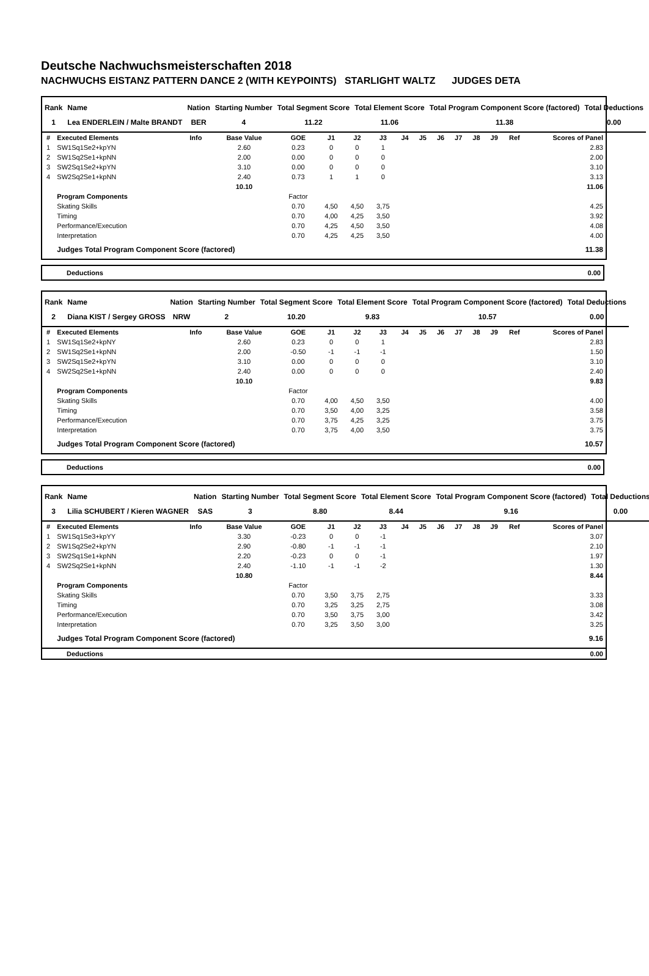Deutsche Nachwuchsmeisterschaften 2018
NACHWUCHS EISTANZ PATTERN DANCE 2 (WITH KEYPOINTS) STARLIGHT WALTZ JUDGES DETA
| Rank | Name | Nation | Starting Number | Total Segment Score | Total Element Score | Total Program Component Score (factored) | Total Deductions |
| --- | --- | --- | --- | --- | --- | --- | --- |
| 1 | Lea ENDERLEIN / Malte BRANDT | BER | 4 | 11.22 | 11.06 | 11.38 | 0.00 |
| # | Executed Elements | Info | Base Value | GOE | J1 | J2 | J3 | J4 | J5 | J6 | J7 | J8 | J9 | Ref | Scores of Panel |
| --- | --- | --- | --- | --- | --- | --- | --- | --- | --- | --- | --- | --- | --- | --- | --- |
| 1 | SW1Sq1Se2+kpYN | | 2.60 | 0.23 | 0 | 0 | 1 | | | | | | | | 2.83 |
| 2 | SW1Sq2Se1+kpNN | | 2.00 | 0.00 | 0 | 0 | 0 | | | | | | | | 2.00 |
| 3 | SW2Sq1Se2+kpYN | | 3.10 | 0.00 | 0 | 0 | 0 | | | | | | | | 3.10 |
| 4 | SW2Sq2Se1+kpNN | | 2.40 | 0.73 | 1 | 1 | 0 | | | | | | | | 3.13 |
| | | | 10.10 | | | | | | | | | | | | 11.06 |
| | Program Components | | | Factor | | | | | | | | | | | |
| | Skating Skills | | | 0.70 | 4,50 | 4,50 | 3,75 | | | | | | | | 4.25 |
| | Timing | | | 0.70 | 4,00 | 4,25 | 3,50 | | | | | | | | 3.92 |
| | Performance/Execution | | | 0.70 | 4,25 | 4,50 | 3,50 | | | | | | | | 4.08 |
| | Interpretation | | | 0.70 | 4,25 | 4,25 | 3,50 | | | | | | | | 4.00 |
| | Judges Total Program Component Score (factored) | | | | | | | | | | | | | | 11.38 |
| Deductions | 0.00 |
| Rank | Name | Nation | Starting Number | Total Segment Score | Total Element Score | Total Program Component Score (factored) | Total Deductions |
| --- | --- | --- | --- | --- | --- | --- | --- |
| 2 | Diana KIST / Sergey GROSS | NRW | 2 | 10.20 | 9.83 | 10.57 | 0.00 |
| # | Executed Elements | Info | Base Value | GOE | J1 | J2 | J3 | J4 | J5 | J6 | J7 | J8 | J9 | Ref | Scores of Panel |
| --- | --- | --- | --- | --- | --- | --- | --- | --- | --- | --- | --- | --- | --- | --- | --- |
| 1 | SW1Sq1Se2+kpNY | | 2.60 | 0.23 | 0 | 0 | 1 | | | | | | | | 2.83 |
| 2 | SW1Sq2Se1+kpNN | | 2.00 | -0.50 | -1 | -1 | -1 | | | | | | | | 1.50 |
| 3 | SW2Sq1Se2+kpYN | | 3.10 | 0.00 | 0 | 0 | 0 | | | | | | | | 3.10 |
| 4 | SW2Sq2Se1+kpNN | | 2.40 | 0.00 | 0 | 0 | 0 | | | | | | | | 2.40 |
| | | | 10.10 | | | | | | | | | | | | 9.83 |
| | Program Components | | | Factor | | | | | | | | | | | |
| | Skating Skills | | | 0.70 | 4,00 | 4,50 | 3,50 | | | | | | | | 4.00 |
| | Timing | | | 0.70 | 3,50 | 4,00 | 3,25 | | | | | | | | 3.58 |
| | Performance/Execution | | | 0.70 | 3,75 | 4,25 | 3,25 | | | | | | | | 3.75 |
| | Interpretation | | | 0.70 | 3,75 | 4,00 | 3,50 | | | | | | | | 3.75 |
| | Judges Total Program Component Score (factored) | | | | | | | | | | | | | | 10.57 |
| Deductions | 0.00 |
| Rank | Name | Nation | Starting Number | Total Segment Score | Total Element Score | Total Program Component Score (factored) | Total Deductions |
| --- | --- | --- | --- | --- | --- | --- | --- |
| 3 | Lilia SCHUBERT / Kieren WAGNER | SAS | 3 | 8.80 | 8.44 | 9.16 | 0.00 |
| # | Executed Elements | Info | Base Value | GOE | J1 | J2 | J3 | J4 | J5 | J6 | J7 | J8 | J9 | Ref | Scores of Panel |
| --- | --- | --- | --- | --- | --- | --- | --- | --- | --- | --- | --- | --- | --- | --- | --- |
| 1 | SW1Sq1Se3+kpYY | | 3.30 | -0.23 | 0 | 0 | -1 | | | | | | | | 3.07 |
| 2 | SW1Sq2Se2+kpYN | | 2.90 | -0.80 | -1 | -1 | -1 | | | | | | | | 2.10 |
| 3 | SW2Sq1Se1+kpNN | | 2.20 | -0.23 | 0 | 0 | -1 | | | | | | | | 1.97 |
| 4 | SW2Sq2Se1+kpNN | | 2.40 | -1.10 | -1 | -1 | -2 | | | | | | | | 1.30 |
| | | | 10.80 | | | | | | | | | | | | 8.44 |
| | Program Components | | | Factor | | | | | | | | | | | |
| | Skating Skills | | | 0.70 | 3,50 | 3,75 | 2,75 | | | | | | | | 3.33 |
| | Timing | | | 0.70 | 3,25 | 3,25 | 2,75 | | | | | | | | 3.08 |
| | Performance/Execution | | | 0.70 | 3,50 | 3,75 | 3,00 | | | | | | | | 3.42 |
| | Interpretation | | | 0.70 | 3,25 | 3,50 | 3,00 | | | | | | | | 3.25 |
| | Judges Total Program Component Score (factored) | | | | | | | | | | | | | | 9.16 |
| Deductions | 0.00 |